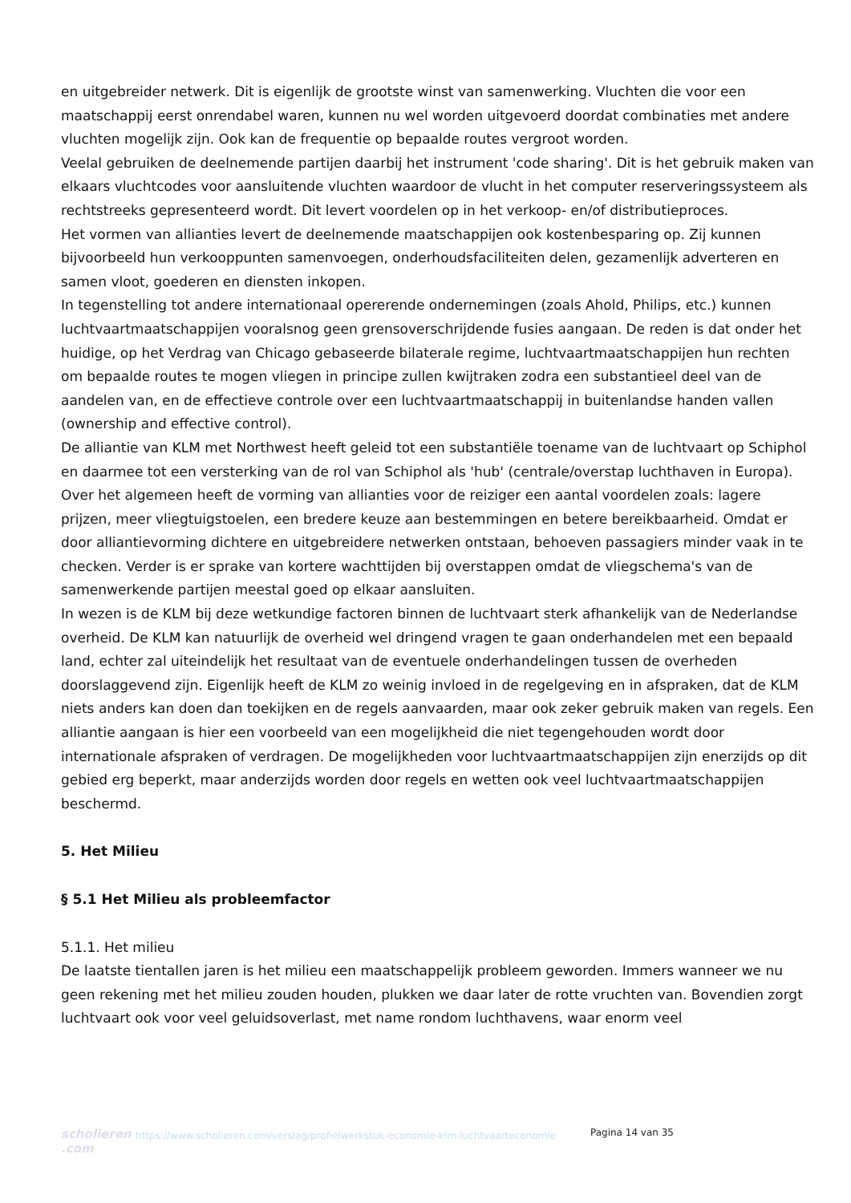en uitgebreider netwerk. Dit is eigenlijk de grootste winst van samenwerking. Vluchten die voor een maatschappij eerst onrendabel waren, kunnen nu wel worden uitgevoerd doordat combinaties met andere vluchten mogelijk zijn. Ook kan de frequentie op bepaalde routes vergroot worden.
Veelal gebruiken de deelnemende partijen daarbij het instrument 'code sharing'. Dit is het gebruik maken van elkaars vluchtcodes voor aansluitende vluchten waardoor de vlucht in het computer reserveringssysteem als rechtstreeks gepresenteerd wordt. Dit levert voordelen op in het verkoop- en/of distributieproces.
Het vormen van allianties levert de deelnemende maatschappijen ook kostenbesparing op. Zij kunnen bijvoorbeeld hun verkooppunten samenvoegen, onderhoudsfaciliteiten delen, gezamenlijk adverteren en samen vloot, goederen en diensten inkopen.
In tegenstelling tot andere internationaal opererende ondernemingen (zoals Ahold, Philips, etc.) kunnen luchtvaartmaatschappijen vooralsnog geen grensoverschrijdende fusies aangaan. De reden is dat onder het huidige, op het Verdrag van Chicago gebaseerde bilaterale regime, luchtvaartmaatschappijen hun rechten om bepaalde routes te mogen vliegen in principe zullen kwijtraken zodra een substantieel deel van de aandelen van, en de effectieve controle over een luchtvaartmaatschappij in buitenlandse handen vallen (ownership and effective control).
De alliantie van KLM met Northwest heeft geleid tot een substantiële toename van de luchtvaart op Schiphol en daarmee tot een versterking van de rol van Schiphol als 'hub' (centrale/overstap luchthaven in Europa).
Over het algemeen heeft de vorming van allianties voor de reiziger een aantal voordelen zoals: lagere prijzen, meer vliegtuigstoelen, een bredere keuze aan bestemmingen en betere bereikbaarheid. Omdat er door alliantievorming dichtere en uitgebreidere netwerken ontstaan, behoeven passagiers minder vaak in te checken. Verder is er sprake van kortere wachttijden bij overstappen omdat de vliegschema's van de samenwerkende partijen meestal goed op elkaar aansluiten.
In wezen is de KLM bij deze wetkundige factoren binnen de luchtvaart sterk afhankelijk van de Nederlandse overheid. De KLM kan natuurlijk de overheid wel dringend vragen te gaan onderhandelen met een bepaald land, echter zal uiteindelijk het resultaat van de eventuele onderhandelingen tussen de overheden doorslaggevend zijn. Eigenlijk heeft de KLM zo weinig invloed in de regelgeving en in afspraken, dat de KLM niets anders kan doen dan toekijken en de regels aanvaarden, maar ook zeker gebruik maken van regels. Een alliantie aangaan is hier een voorbeeld van een mogelijkheid die niet tegengehouden wordt door internationale afspraken of verdragen. De mogelijkheden voor luchtvaartmaatschappijen zijn enerzijds op dit gebied erg beperkt, maar anderzijds worden door regels en wetten ook veel luchtvaartmaatschappijen beschermd.
5. Het Milieu
§ 5.1 Het Milieu als probleemfactor
5.1.1. Het milieu
De laatste tientallen jaren is het milieu een maatschappelijk probleem geworden. Immers wanneer we nu geen rekening met het milieu zouden houden, plukken we daar later de rotte vruchten van. Bovendien zorgt luchtvaart ook voor veel geluidsoverlast, met name rondom luchthavens, waar enorm veel
scholieren .com
https://www.scholieren.com/verslag/profielwerkstuk-economie-klm-luchtvaarteconomie
Pagina 14 van 35